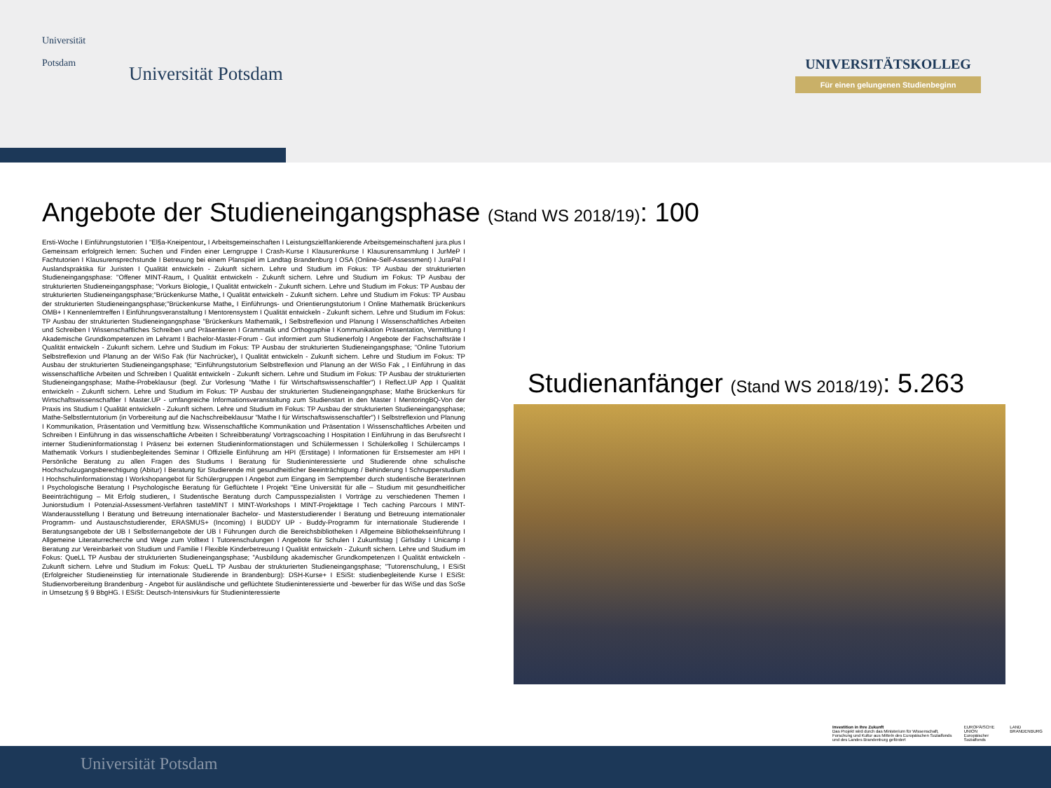Universität
Potsdam
Universität Potsdam
UNIVERSITÄTSKOLLEG
Für einen gelungenen Studienbeginn
Angebote der Studieneingangsphase (Stand WS 2018/19): 100
Ersti-Woche I Einführungstutorien I "El§a-Kneipentour„ I Arbeitsgemeinschaften I Leistungszielflankierende ArbeitsgemeinschaftenI jura.plus I Gemeinsam erfolgreich lernen: Suchen und Finden einer Lerngruppe I Crash-Kurse I Klausurenkurse I Klausurensammlung I JurMeP I Fachtutorien I Klausurensprechstunde I Betreuung bei einem Planspiel im Landtag Brandenburg I OSA (Online-Self-Assessment) I JuraPal I Auslandspraktika für Juristen I Qualität entwickeln - Zukunft sichern. Lehre und Studium im Fokus: TP Ausbau der strukturierten Studieneingangsphase: "Offener MINT-Raum„ I Qualität entwickeln - Zukunft sichern. Lehre und Studium im Fokus: TP Ausbau der strukturierten Studieneingangsphase; "Vorkurs Biologie„ I Qualität entwickeln - Zukunft sichern. Lehre und Studium im Fokus: TP Ausbau der strukturierten Studieneingangsphase;"Brückenkurse Mathe„ I Qualität entwickeln - Zukunft sichern. Lehre und Studium im Fokus: TP Ausbau der strukturierten Studieneingangsphase;"Brückenkurse Mathe„ I Einführungs- und Orientierungstutorium I Online Mathematik Brückenkurs OMB+ I Kennenlemtreffen I Einführungsveranstaltung I Mentorensystem I Qualität entwickeln - Zukunft sichern. Lehre und Studium im Fokus: TP Ausbau der strukturierten Studieneingangsphase "Brückenkurs Mathematik„ I Selbstreflexion und Planung I Wissenschaftliches Arbeiten und Schreiben I Wissenschaftliches Schreiben und Präsentieren I Grammatik und Orthographie I Kommunikation Präsentation, Vermittlung I Akademische Grundkompetenzen im Lehramt I Bachelor-Master-Forum - Gut informiert zum Studienerfolg I Angebote der Fachschaftsräte I Qualität entwickeln - Zukunft sichern. Lehre und Studium im Fokus: TP Ausbau der strukturierten Studieneingangsphase; "Online Tutorium Selbstreflexion und Planung an der WiSo Fak (für Nachrücker)„ I Qualität entwickeln - Zukunft sichern. Lehre und Studium im Fokus: TP Ausbau der strukturierten Studieneingangsphase; "Einführungstutorium Selbstreflexion und Planung an der WiSo Fak „ I Einführung in das wissenschaftliche Arbeiten und Schreiben I Qualität entwickeln - Zukunft sichern. Lehre und Studium im Fokus: TP Ausbau der strukturierten Studieneingangsphase; Mathe-Probeklausur (begl. Zur Vorlesung "Mathe I für Wirtschaftswissenschaftler") I Reflect.UP App I Qualität entwickeln - Zukunft sichern. Lehre und Studium im Fokus: TP Ausbau der strukturierten Studieneingangsphase; Mathe Brückenkurs für Wirtschaftswissenschaftler I Master.UP - umfangreiche Informationsveranstaltung zum Studienstart in den Master I MentoringBQ-Von der Praxis ins Studium I Qualität entwickeln - Zukunft sichern. Lehre und Studium im Fokus: TP Ausbau der strukturierten Studieneingangsphase; Mathe-Selbstlerntutorium (in Vorbereitung auf die Nachschreibeklausur "Mathe I für Wirtschaftswissenschaftler") I Selbstreflexion und Planung I Kommunikation, Präsentation und Vermittlung bzw. Wissenschaftliche Kommunikation und Präsentation I Wissenschaftliches Arbeiten und Schreiben I Einführung in das wissenschaftliche Arbeiten I Schreibberatung/ Vortragscoaching I Hospitation I Einführung in das Berufsrecht I interner Studieninformationstag I Präsenz bei externen Studieninformationstagen und Schülermessen I Schülerkolleg I Schülercamps I Mathematik Vorkurs I studienbegleitendes Seminar I Offizielle Einführung am HPI (Erstitage) I Informationen für Erstsemester am HPI I Persönliche Beratung zu allen Fragen des Studiums I Beratung für Studieninteressierte und Studierende ohne schulische Hochschulzugangsberechtigung (Abitur) I Beratung für Studierende mit gesundheitlicher Beeinträchtigung / Behinderung I Schnupperstudium I Hochschulinformationstag I Workshopangebot für Schülergruppen I Angebot zum Eingang im Semptember durch studentische BeraterInnen I Psychologische Beratung I Psychologische Beratung für Geflüchtete I Projekt "Eine Universität für alle – Studium mit gesundheitlicher Beeinträchtigung – Mit Erfolg studieren„ I Studentische Beratung durch Campusspezialisten I Vorträge zu verschiedenen Themen I Juniorstudium I Potenzial-Assessment-Verfahren tasteMINT I MINT-Workshops I MINT-Projekttage I Tech caching Parcours I MINT-Wanderausstellung I Beratung und Betreuung internationaler Bachelor- und Masterstudierender I Beratung und Betreuung internationaler Programm- und Austauschstudierender, ERASMUS+ (Incoming) I BUDDY UP - Buddy-Programm für internationale Studierende I Beratungsangebote der UB I Selbstlernangebote der UB I Führungen durch die Bereichsbibliotheken I Allgemeine Bibliothekseinführung I Allgemeine Literaturrecherche und Wege zum Volltext I Tutorenschulungen I Angebote für Schulen I Zukunftstag | Girlsday I Unicamp I Beratung zur Vereinbarkeit von Studium und Familie I Flexible Kinderbetreuung I Qualität entwickeln - Zukunft sichern. Lehre und Studium im Fokus: QueLL TP Ausbau der strukturierten Studieneingangsphase; "Ausbildung akademischer Grundkompetenzen I Qualität entwickeln - Zukunft sichern. Lehre und Studium im Fokus: QueLL TP Ausbau der strukturierten Studieneingangsphase; "Tutorenschulung„ I ESiSt (Erfolgreicher Studieneinstieg für internationale Studierende in Brandenburg): DSH-Kurse+ I ESiSt: studienbegleitende Kurse I ESiSt: Studienvorbereitung Brandenburg - Angebot für ausländische und geflüchtete Studieninteressierte und -bewerber für das WiSe und das SoSe in Umsetzung § 9 BbgHG. I ESiSt: Deutsch-Intensivkurs für Studieninteressierte
Studienanfänger (Stand WS 2018/19): 5.263
Investition in Ihre Zukunft
Das Projekt wird durch das Ministerium für Wissenschaft, Forschung und Kultur aus Mitteln des Europäischen Sozialfonds und des Landes Brandenburg gefördert
EUROPÄISCHE UNION Europäischer Sozialfonds
LAND BRANDENBURG
Universität Potsdam